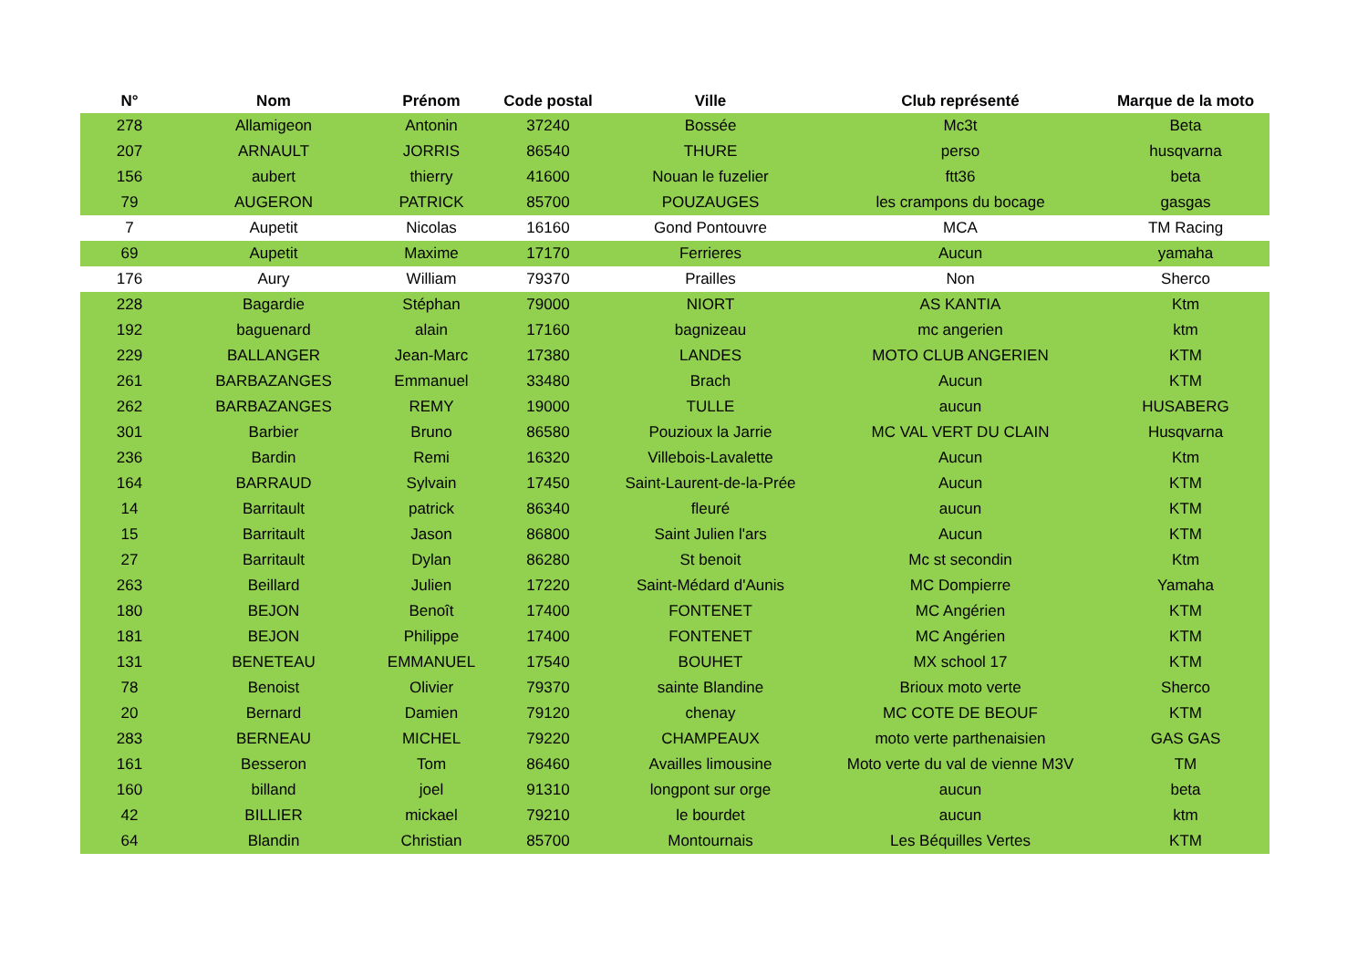| N° | Nom | Prénom | Code postal | Ville | Club représenté | Marque de la moto |
| --- | --- | --- | --- | --- | --- | --- |
| 278 | Allamigeon | Antonin | 37240 | Bossée | Mc3t | Beta |
| 207 | ARNAULT | JORRIS | 86540 | THURE | perso | husqvarna |
| 156 | aubert | thierry | 41600 | Nouan le fuzelier | ftt36 | beta |
| 79 | AUGERON | PATRICK | 85700 | POUZAUGES | les crampons du bocage | gasgas |
| 7 | Aupetit | Nicolas | 16160 | Gond Pontouvre | MCA | TM Racing |
| 69 | Aupetit | Maxime | 17170 | Ferrieres | Aucun | yamaha |
| 176 | Aury | William | 79370 | Prailles | Non | Sherco |
| 228 | Bagardie | Stéphan | 79000 | NIORT | AS KANTIA | Ktm |
| 192 | baguenard | alain | 17160 | bagnizeau | mc angerien | ktm |
| 229 | BALLANGER | Jean-Marc | 17380 | LANDES | MOTO CLUB ANGERIEN | KTM |
| 261 | BARBAZANGES | Emmanuel | 33480 | Brach | Aucun | KTM |
| 262 | BARBAZANGES | REMY | 19000 | TULLE | aucun | HUSABERG |
| 301 | Barbier | Bruno | 86580 | Pouzioux la Jarrie | MC VAL VERT DU CLAIN | Husqvarna |
| 236 | Bardin | Remi | 16320 | Villebois-Lavalette | Aucun | Ktm |
| 164 | BARRAUD | Sylvain | 17450 | Saint-Laurent-de-la-Prée | Aucun | KTM |
| 14 | Barritault | patrick | 86340 | fleuré | aucun | KTM |
| 15 | Barritault | Jason | 86800 | Saint Julien l'ars | Aucun | KTM |
| 27 | Barritault | Dylan | 86280 | St benoit | Mc st secondin | Ktm |
| 263 | Beillard | Julien | 17220 | Saint-Médard d'Aunis | MC Dompierre | Yamaha |
| 180 | BEJON | Benoît | 17400 | FONTENET | MC Angérien | KTM |
| 181 | BEJON | Philippe | 17400 | FONTENET | MC Angérien | KTM |
| 131 | BENETEAU | EMMANUEL | 17540 | BOUHET | MX school 17 | KTM |
| 78 | Benoist | Olivier | 79370 | sainte Blandine | Brioux moto verte | Sherco |
| 20 | Bernard | Damien | 79120 | chenay | MC COTE DE BEOUF | KTM |
| 283 | BERNEAU | MICHEL | 79220 | CHAMPEAUX | moto verte parthenaisien | GAS GAS |
| 161 | Besseron | Tom | 86460 | Availles limousine | Moto verte du val de vienne M3V | TM |
| 160 | billand | joel | 91310 | longpont sur orge | aucun | beta |
| 42 | BILLIER | mickael | 79210 | le bourdet | aucun | ktm |
| 64 | Blandin | Christian | 85700 | Montournais | Les Béquilles Vertes | KTM |